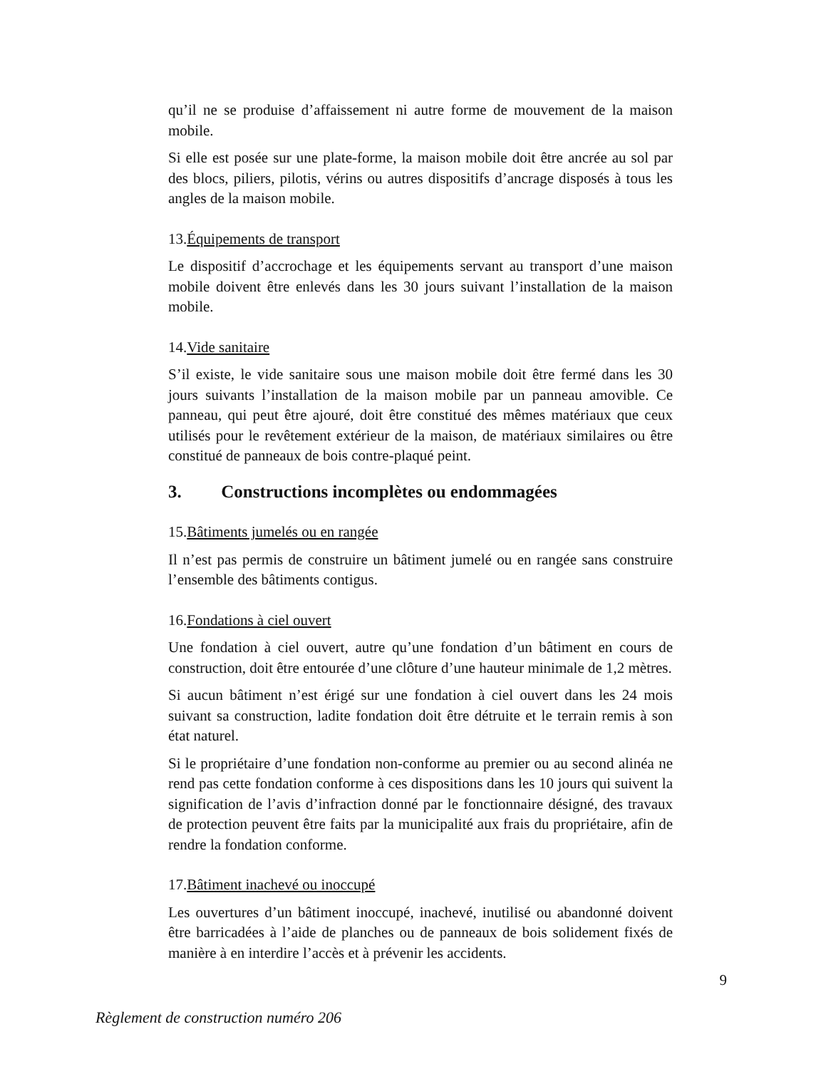qu’il ne se produise d’affaissement ni autre forme de mouvement de la maison mobile.
Si elle est posée sur une plate-forme, la maison mobile doit être ancrée au sol par des blocs, piliers, pilotis, vérins ou autres dispositifs d’ancrage disposés à tous les angles de la maison mobile.
13.Équipements de transport
Le dispositif d’accrochage et les équipements servant au transport d’une maison mobile doivent être enlevés dans les 30 jours suivant l’installation de la maison mobile.
14.Vide sanitaire
S’il existe, le vide sanitaire sous une maison mobile doit être fermé dans les 30 jours suivants l’installation de la maison mobile par un panneau amovible. Ce panneau, qui peut être ajouré, doit être constitué des mêmes matériaux que ceux utilisés pour le revêtement extérieur de la maison, de matériaux similaires ou être constitué de panneaux de bois contre-plaqué peint.
3. Constructions incomplètes ou endommagées
15.Bâtiments jumelés ou en rangée
Il n’est pas permis de construire un bâtiment jumelé ou en rangée sans construire l’ensemble des bâtiments contigus.
16.Fondations à ciel ouvert
Une fondation à ciel ouvert, autre qu’une fondation d’un bâtiment en cours de construction, doit être entourée d’une clôture d’une hauteur minimale de 1,2 mètres.
Si aucun bâtiment n’est érigé sur une fondation à ciel ouvert dans les 24 mois suivant sa construction, ladite fondation doit être détruite et le terrain remis à son état naturel.
Si le propriétaire d’une fondation non-conforme au premier ou au second alinéa ne rend pas cette fondation conforme à ces dispositions dans les 10 jours qui suivent la signification de l’avis d’infraction donné par le fonctionnaire désigné, des travaux de protection peuvent être faits par la municipalité aux frais du propriétaire, afin de rendre la fondation conforme.
17.Bâtiment inachevé ou inoccupé
Les ouvertures d’un bâtiment inoccupé, inachevé, inutilisé ou abandonné doivent être barricadées à l’aide de planches ou de panneaux de bois solidement fixés de manière à en interdire l’accès et à prévenir les accidents.
9
Règlement de construction numéro 206